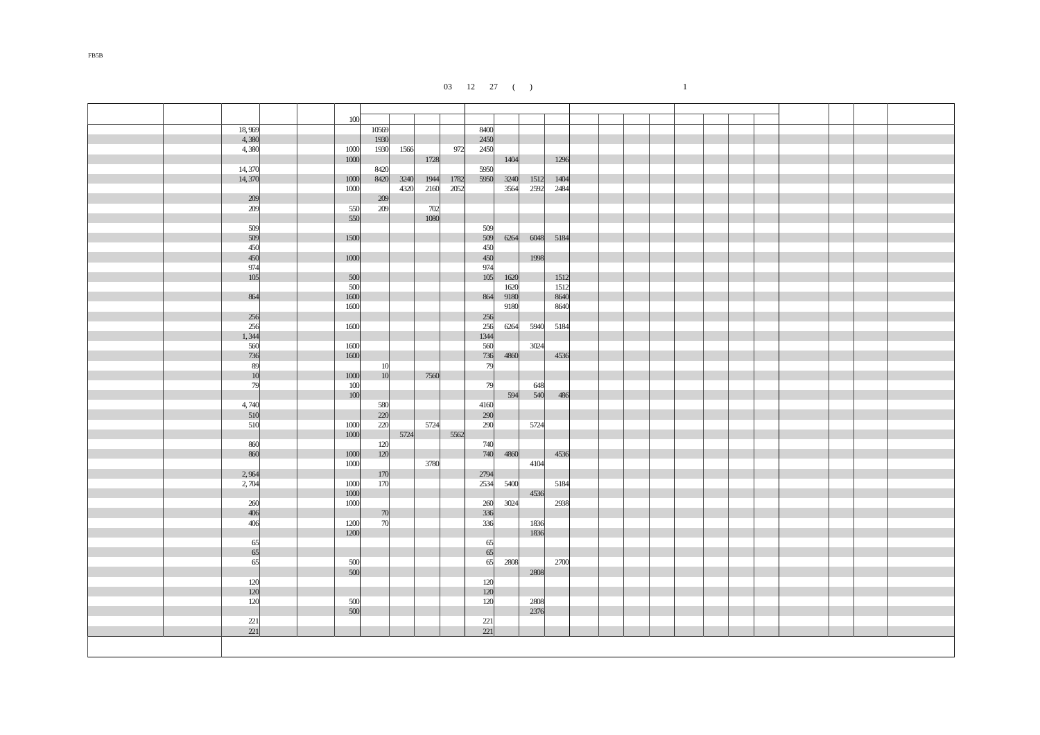FB5B
03 12 27 ( ) 1
| | | | | | 100 | | | | | | | | | | | | | | | | | | | | |
| --- | --- | --- | --- | --- | --- | --- | --- | --- | --- | --- | --- | --- | --- | --- | --- | --- | --- | --- | --- | --- | --- | --- | --- | --- | --- |
| | | 18, 969 | | | | 10569 | | | | 8400 | | | | | | | | | | | | | | | |
| | | 4, 380 | | | | 1930 | | | | 2450 | | | | | | | | | | | | | | | |
| | | 4, 380 | | | 1000 | 1930 | 1566 | | 972 | 2450 | | | | | | | | | | | | | | | |
| | | | | | 1000 | | | 1728 | | | 1404 | | 1296 | | | | | | | | | | | | |
| | | 14, 370 | | | | 8420 | | | | 5950 | | | | | | | | | | | | | | | |
| | | 14, 370 | | | 1000 | 8420 | 3240 | 1944 | 1782 | 5950 | 3240 | 1512 | 1404 | | | | | | | | | | | | |
| | | | | | 1000 | | 4320 | 2160 | 2052 | | 3564 | 2592 | 2484 | | | | | | | | | | | | |
| | | 209 | | | | 209 | | | | | | | | | | | | | | | | | | | |
| | | 209 | | | 550 | 209 | | 702 | | | | | | | | | | | | | | | | | |
| | | | | | 550 | | | 1080 | | | | | | | | | | | | | | | | | |
| | | 509 | | | | | | | | 509 | | | | | | | | | | | | | | | |
| | | 509 | | | 1500 | | | | | 509 | 6264 | 6048 | 5184 | | | | | | | | | | | | |
| | | 450 | | | | | | | | 450 | | | | | | | | | | | | | | | |
| | | 450 | | | 1000 | | | | | 450 | | 1998 | | | | | | | | | | | | | |
| | | 974 | | | | | | | | 974 | | | | | | | | | | | | | | | |
| | | 105 | | | 500 | | | | | 105 | 1620 | | 1512 | | | | | | | | | | | | |
| | | | | | 500 | | | | | | 1620 | | 1512 | | | | | | | | | | | | |
| | | 864 | | | 1600 | | | | | 864 | 9180 | | 8640 | | | | | | | | | | | | |
| | | | | | 1600 | | | | | | 9180 | | 8640 | | | | | | | | | | | | |
| | | 256 | | | | | | | | 256 | | | | | | | | | | | | | | | |
| | | 256 | | | 1600 | | | | | 256 | 6264 | 5940 | 5184 | | | | | | | | | | | | |
| | | 1, 344 | | | | | | | | 1344 | | | | | | | | | | | | | | | |
| | | 560 | | | 1600 | | | | | 560 | | 3024 | | | | | | | | | | | | | |
| | | 736 | | | 1600 | | | | | 736 | 4860 | | 4536 | | | | | | | | | | | | |
| | | 89 | | | | 10 | | | | 79 | | | | | | | | | | | | | | | |
| | | 10 | | | 1000 | 10 | | 7560 | | | | | | | | | | | | | | | | | |
| | | 79 | | | 100 | | | | | 79 | | 648 | | | | | | | | | | | | | |
| | | | | | 100 | | | | | | 594 | 540 | 486 | | | | | | | | | | | | |
| | | 4, 740 | | | | 580 | | | | 4160 | | | | | | | | | | | | | | | |
| | | 510 | | | | 220 | | | | 290 | | | | | | | | | | | | | | | |
| | | 510 | | | 1000 | 220 | | 5724 | | 290 | | 5724 | | | | | | | | | | | | | |
| | | | | | 1000 | | 5724 | | 5562 | | | | | | | | | | | | | | | | |
| | | 860 | | | | 120 | | | | 740 | | | | | | | | | | | | | | | |
| | | 860 | | | 1000 | 120 | | | | 740 | 4860 | | 4536 | | | | | | | | | | | | |
| | | | | | 1000 | | | 3780 | | | | 4104 | | | | | | | | | | | | | |
| | | 2, 964 | | | | 170 | | | | 2794 | | | | | | | | | | | | | | | |
| | | 2, 704 | | | 1000 | 170 | | | | 2534 | 5400 | | 5184 | | | | | | | | | | | | |
| | | | | | 1000 | | | | | | | 4536 | | | | | | | | | | | | | |
| | | 260 | | | 1000 | | | | | 260 | 3024 | | 2938 | | | | | | | | | | | | |
| | | 406 | | | | 70 | | | | 336 | | | | | | | | | | | | | | | |
| | | 406 | | | 1200 | 70 | | | | 336 | | 1836 | | | | | | | | | | | | | |
| | | | | | 1200 | | | | | | | 1836 | | | | | | | | | | | | | |
| | | 65 | | | | | | | | 65 | | | | | | | | | | | | | | | |
| | | 65 | | | | | | | | 65 | | | | | | | | | | | | | | | |
| | | 65 | | | 500 | | | | | 65 | 2808 | | 2700 | | | | | | | | | | | | |
| | | | | | 500 | | | | | | | 2808 | | | | | | | | | | | | | |
| | | 120 | | | | | | | | 120 | | | | | | | | | | | | | | | |
| | | 120 | | | | | | | | 120 | | | | | | | | | | | | | | | |
| | | 120 | | | 500 | | | | | 120 | | 2808 | | | | | | | | | | | | | |
| | | | | | 500 | | | | | | | 2376 | | | | | | | | | | | | | |
| | | 221 | | | | | | | | 221 | | | | | | | | | | | | | | | |
| | | 221 | | | | | | | | 221 | | | | | | | | | | | | | | | |